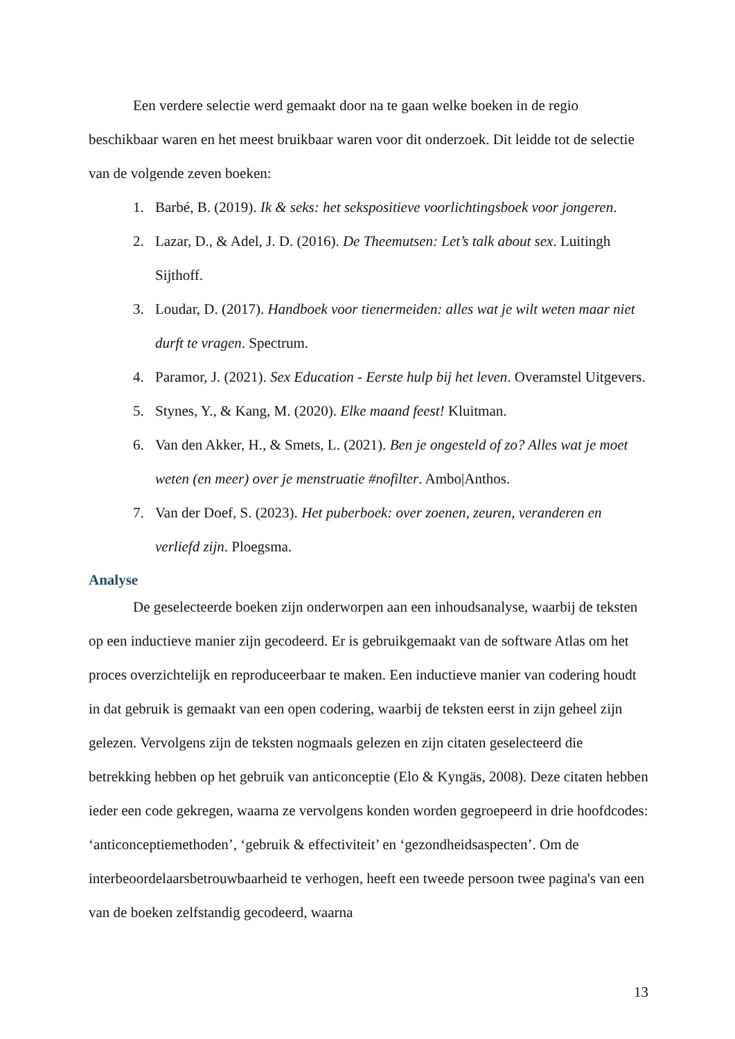Een verdere selectie werd gemaakt door na te gaan welke boeken in de regio beschikbaar waren en het meest bruikbaar waren voor dit onderzoek. Dit leidde tot de selectie van de volgende zeven boeken:
1. Barbé, B. (2019). Ik & seks: het sekspositieve voorlichtingsboek voor jongeren.
2. Lazar, D., & Adel, J. D. (2016). De Theemutsen: Let’s talk about sex. Luitingh Sijthoff.
3. Loudar, D. (2017). Handboek voor tienermeiden: alles wat je wilt weten maar niet durft te vragen. Spectrum.
4. Paramor, J. (2021). Sex Education - Eerste hulp bij het leven. Overamstel Uitgevers.
5. Stynes, Y., & Kang, M. (2020). Elke maand feest! Kluitman.
6. Van den Akker, H., & Smets, L. (2021). Ben je ongesteld of zo? Alles wat je moet weten (en meer) over je menstruatie #nofilter. Ambo|Anthos.
7. Van der Doef, S. (2023). Het puberboek: over zoenen, zeuren, veranderen en verliefd zijn. Ploegsma.
Analyse
De geselecteerde boeken zijn onderworpen aan een inhoudsanalyse, waarbij de teksten op een inductieve manier zijn gecodeerd. Er is gebruikgemaakt van de software Atlas om het proces overzichtelijk en reproduceerbaar te maken. Een inductieve manier van codering houdt in dat gebruik is gemaakt van een open codering, waarbij de teksten eerst in zijn geheel zijn gelezen. Vervolgens zijn de teksten nogmaals gelezen en zijn citaten geselecteerd die betrekking hebben op het gebruik van anticonceptie (Elo & Kyngäs, 2008). Deze citaten hebben ieder een code gekregen, waarna ze vervolgens konden worden gegroepeerd in drie hoofdcodes: ‘anticonceptiemethoden’, ‘gebruik & effectiviteit’ en ‘gezondheidsaspecten’. Om de interbeoordelaarsbetrouwbaarheid te verhogen, heeft een tweede persoon twee pagina's van een van de boeken zelfstandig gecodeerd, waarna
13